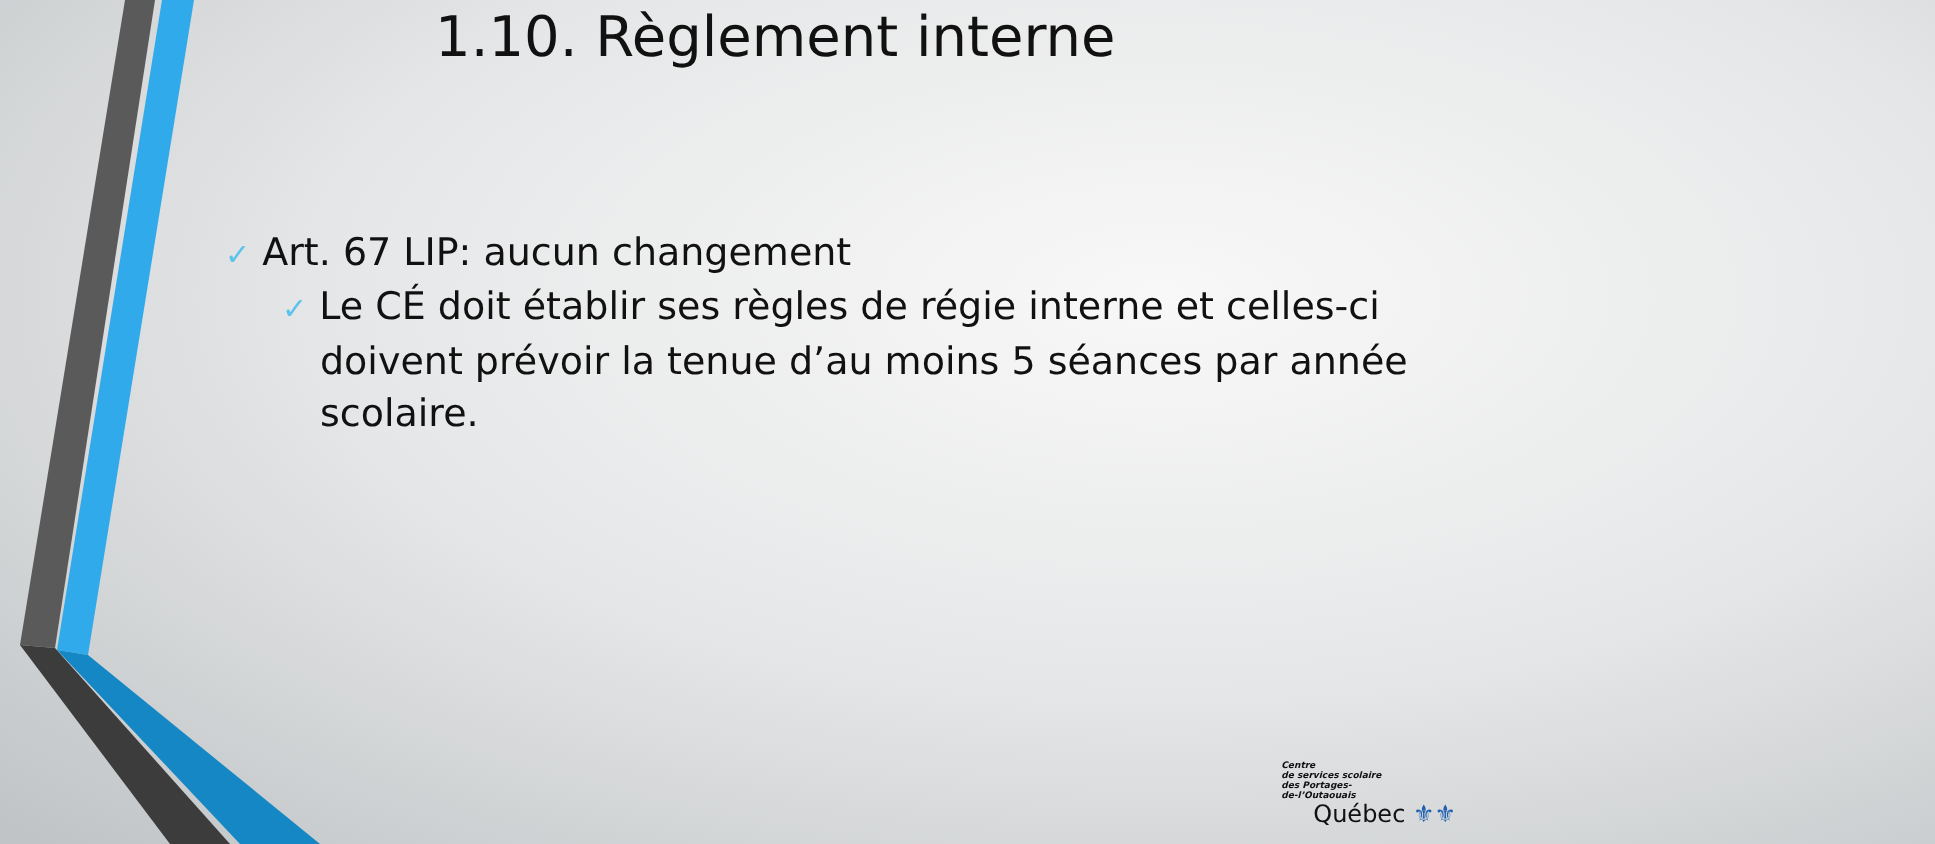1.10. Règlement interne
✓ Art. 67 LIP: aucun changement
✓ Le CÉ doit établir ses règles de régie interne et celles-ci doivent prévoir la tenue d’au moins 5 séances par année scolaire.
Centre
de services scolaire
des Portages-
de-l’Outaouais
Québec ⚜⚜